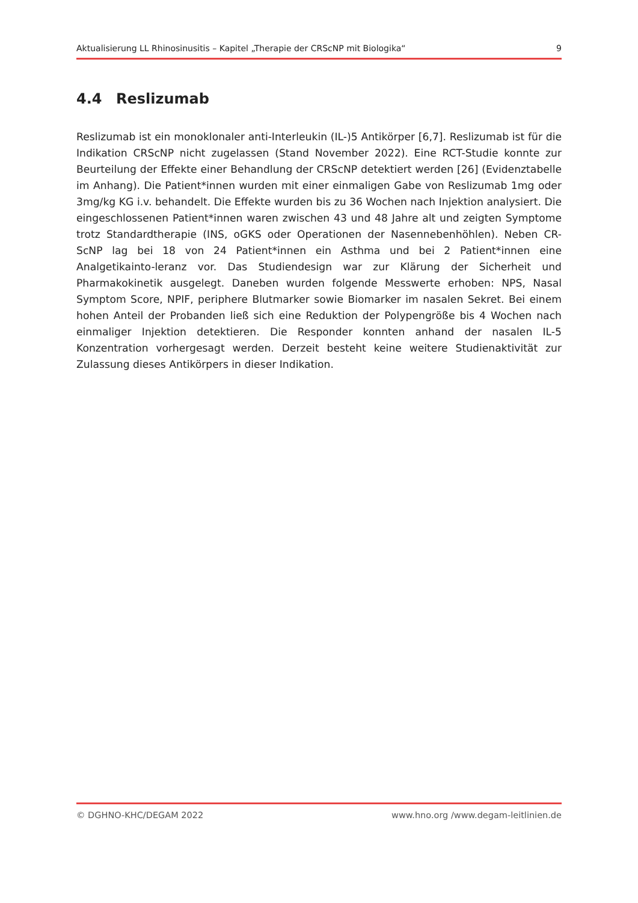Aktualisierung LL Rhinosinusitis – Kapitel „Therapie der CRScNP mit Biologika“9
4.4 Reslizumab
Reslizumab ist ein monoklonaler anti-Interleukin (IL-)5 Antikörper [6,7]. Reslizumab ist für die Indikation CRScNP nicht zugelassen (Stand November 2022). Eine RCT-Studie konnte zur Beurteilung der Effekte einer Behandlung der CRScNP detektiert werden [26] (Evidenztabelle im Anhang). Die Patient*innen wurden mit einer einmaligen Gabe von Reslizumab 1mg oder 3mg/kg KG i.v. behandelt. Die Effekte wurden bis zu 36 Wochen nach Injektion analysiert. Die eingeschlossenen Patient*innen waren zwischen 43 und 48 Jahre alt und zeigten Symptome trotz Standardtherapie (INS, oGKS oder Operationen der Nasennebenhöhlen). Neben CR-ScNP lag bei 18 von 24 Patient*innen ein Asthma und bei 2 Patient*innen eine Analgetikainto-leranz vor. Das Studiendesign war zur Klärung der Sicherheit und Pharmakokinetik ausgelegt. Daneben wurden folgende Messwerte erhoben: NPS, Nasal Symptom Score, NPIF, periphere Blutmarker sowie Biomarker im nasalen Sekret. Bei einem hohen Anteil der Probanden ließ sich eine Reduktion der Polypengröße bis 4 Wochen nach einmaliger Injektion detektieren. Die Responder konnten anhand der nasalen IL-5 Konzentration vorhergesagt werden. Derzeit besteht keine weitere Studienaktivität zur Zulassung dieses Antikörpers in dieser Indikation.
© DGHNO-KHC/DEGAM 2022 www.hno.org /www.degam-leitlinien.de